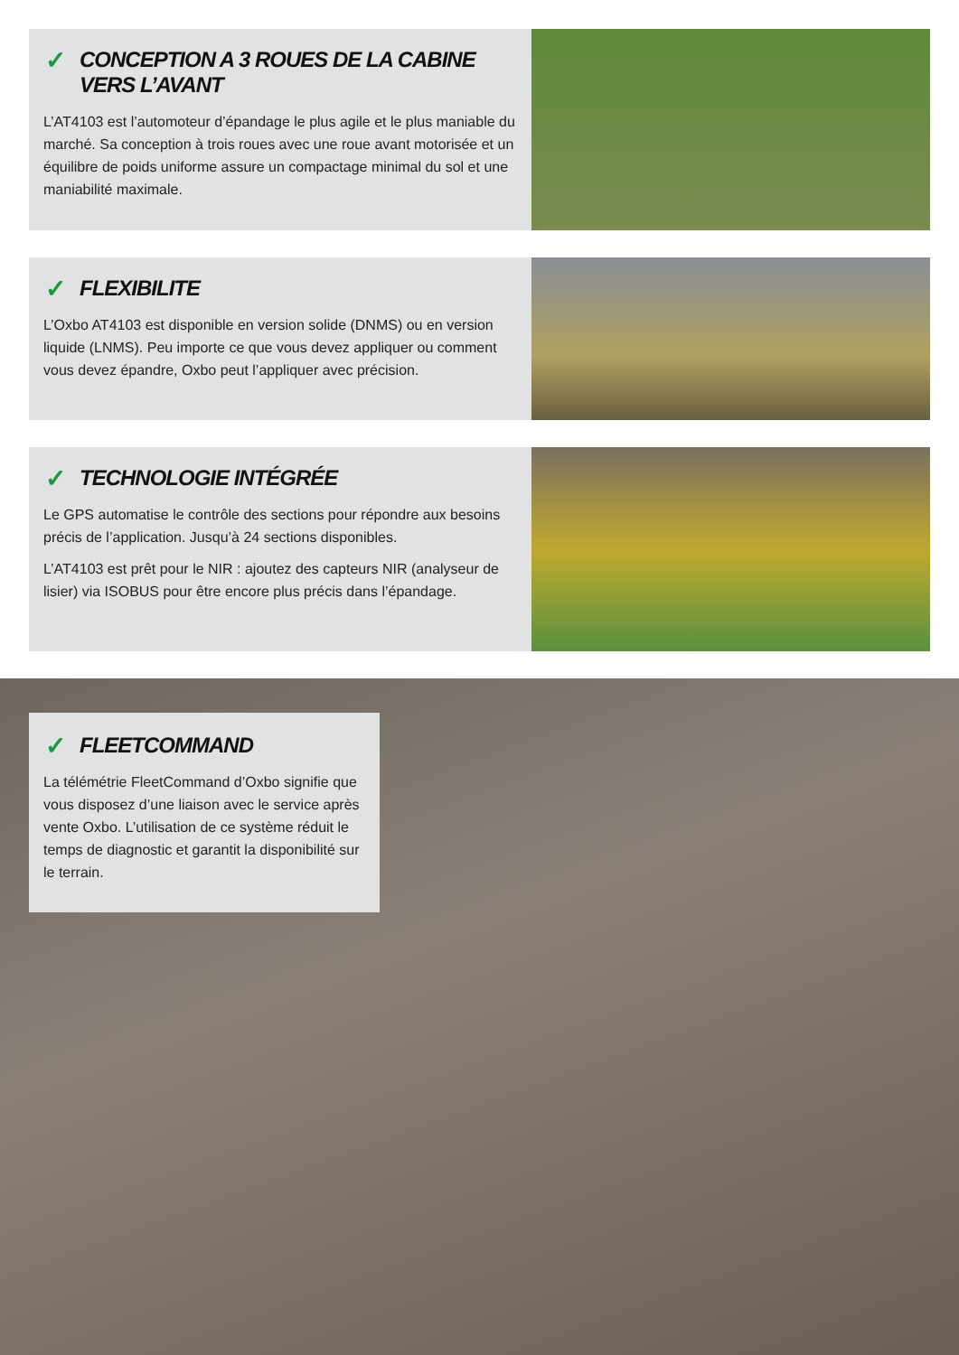✓ CONCEPTION A 3 ROUES DE LA CABINE VERS L’AVANT
L’AT4103 est l’automoteur d’épandage le plus agile et le plus maniable du marché. Sa conception à trois roues avec une roue avant motorisée et un équilibre de poids uniforme assure un compactage minimal du sol et une maniabilité maximale.
✓ FLEXIBILITE
L’Oxbo AT4103 est disponible en version solide (DNMS) ou en version liquide (LNMS). Peu importe ce que vous devez appliquer ou comment vous devez épandre, Oxbo peut l’appliquer avec précision.
✓ TECHNOLOGIE INTÉGRÉE
Le GPS automatise le contrôle des sections pour répondre aux besoins précis de l’application. Jusqu’à 24 sections disponibles.
L’AT4103 est prêt pour le NIR : ajoutez des capteurs NIR (analyseur de lisier) via ISOBUS pour être encore plus précis dans l’épandage.
✓ FLEETCOMMAND
La télémétrie FleetCommand d’Oxbo signifie que vous disposez d’une liaison avec le service après vente Oxbo. L’utilisation de ce système réduit le temps de diagnostic et garantit la disponibilité sur le terrain.